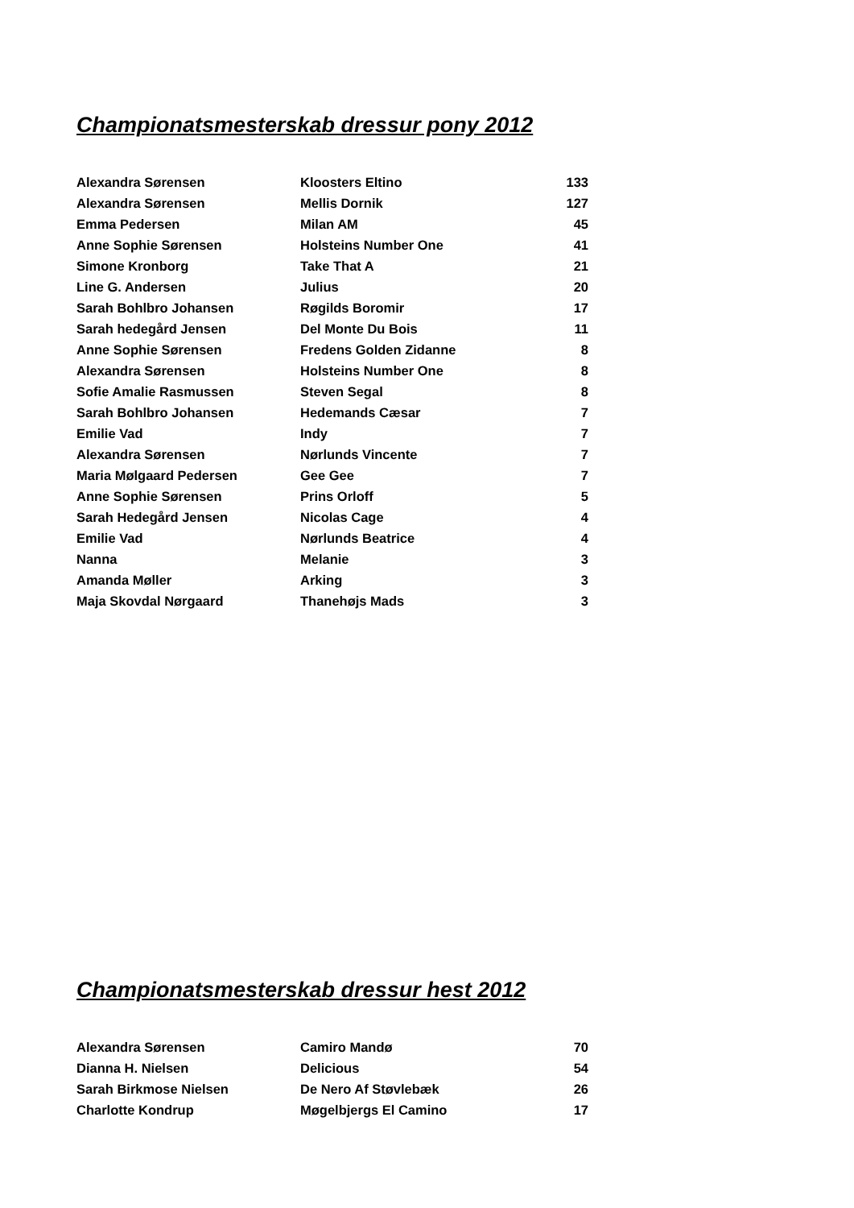Championatsmesterskab dressur pony 2012
| Alexandra Sørensen | Kloosters Eltino | 133 |
| Alexandra Sørensen | Mellis Dornik | 127 |
| Emma Pedersen | Milan AM | 45 |
| Anne Sophie Sørensen | Holsteins Number One | 41 |
| Simone Kronborg | Take That A | 21 |
| Line G. Andersen | Julius | 20 |
| Sarah Bohlbro Johansen | Røgilds Boromir | 17 |
| Sarah hedegård Jensen | Del Monte Du Bois | 11 |
| Anne Sophie Sørensen | Fredens Golden Zidanne | 8 |
| Alexandra Sørensen | Holsteins Number One | 8 |
| Sofie Amalie Rasmussen | Steven Segal | 8 |
| Sarah Bohlbro Johansen | Hedemands Cæsar | 7 |
| Emilie Vad | Indy | 7 |
| Alexandra Sørensen | Nørlunds Vincente | 7 |
| Maria Mølgaard Pedersen | Gee Gee | 7 |
| Anne Sophie Sørensen | Prins Orloff | 5 |
| Sarah Hedegård Jensen | Nicolas Cage | 4 |
| Emilie Vad | Nørlunds Beatrice | 4 |
| Nanna | Melanie | 3 |
| Amanda Møller | Arking | 3 |
| Maja Skovdal Nørgaard | Thanehøjs Mads | 3 |
Championatsmesterskab dressur hest 2012
| Alexandra Sørensen | Camiro Mandø | 70 |
| Dianna H. Nielsen | Delicious | 54 |
| Sarah Birkmose Nielsen | De Nero Af Støvlebæk | 26 |
| Charlotte Kondrup | Møgelbjergs El Camino | 17 |